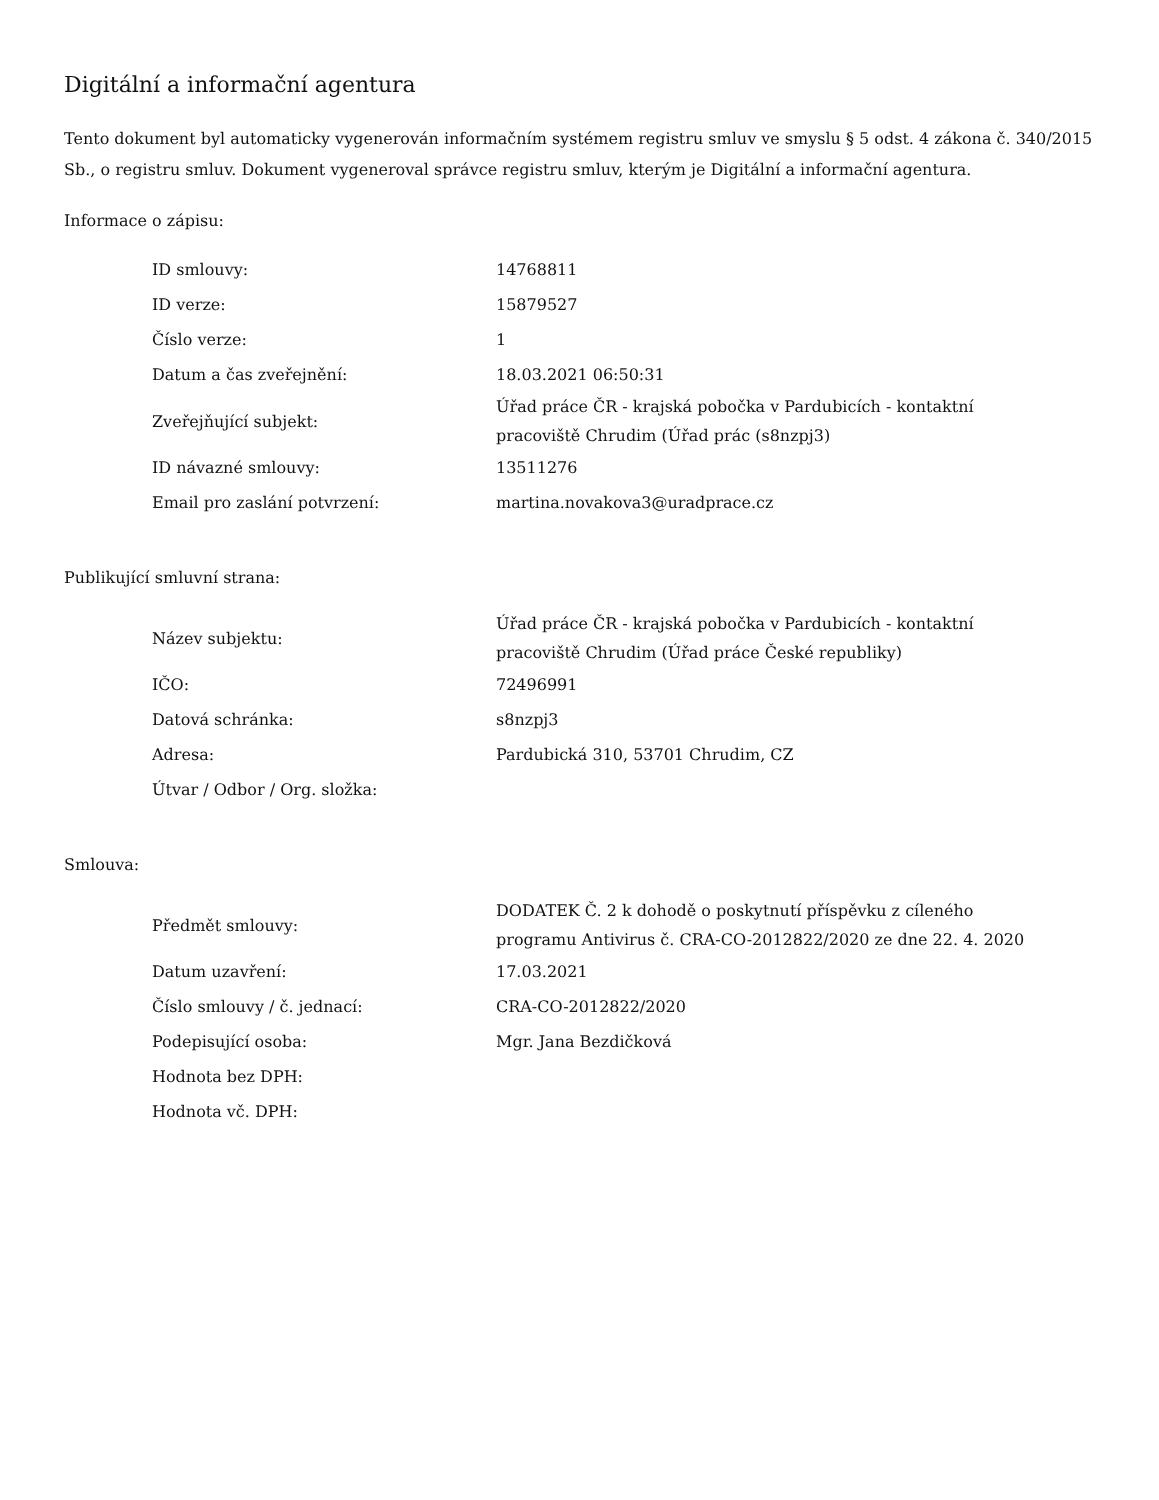Digitální a informační agentura
Tento dokument byl automaticky vygenerován informačním systémem registru smluv ve smyslu § 5 odst. 4 zákona č. 340/2015 Sb., o registru smluv. Dokument vygeneroval správce registru smluv, kterým je Digitální a informační agentura.
Informace o zápisu:
| ID smlouvy: | 14768811 |
| ID verze: | 15879527 |
| Číslo verze: | 1 |
| Datum a čas zveřejnění: | 18.03.2021 06:50:31 |
| Zveřejňující subjekt: | Úřad práce ČR - krajská pobočka v Pardubicích - kontaktní pracoviště Chrudim (Úřad prác (s8nzpj3) |
| ID návazné smlouvy: | 13511276 |
| Email pro zaslání potvrzení: | martina.novakova3@uradprace.cz |
Publikující smluvní strana:
| Název subjektu: | Úřad práce ČR - krajská pobočka v Pardubicích - kontaktní pracoviště Chrudim (Úřad práce České republiky) |
| IČO: | 72496991 |
| Datová schránka: | s8nzpj3 |
| Adresa: | Pardubická 310, 53701 Chrudim, CZ |
| Útvar / Odbor / Org. složka: | |
Smlouva:
| Předmět smlouvy: | DODATEK Č. 2 k dohodě o poskytnutí příspěvku z cíleného programu Antivirus č. CRA-CO-2012822/2020 ze dne 22. 4. 2020 |
| Datum uzavření: | 17.03.2021 |
| Číslo smlouvy / č. jednací: | CRA-CO-2012822/2020 |
| Podepisující osoba: | Mgr. Jana Bezdičková |
| Hodnota bez DPH: | |
| Hodnota vč. DPH: | |